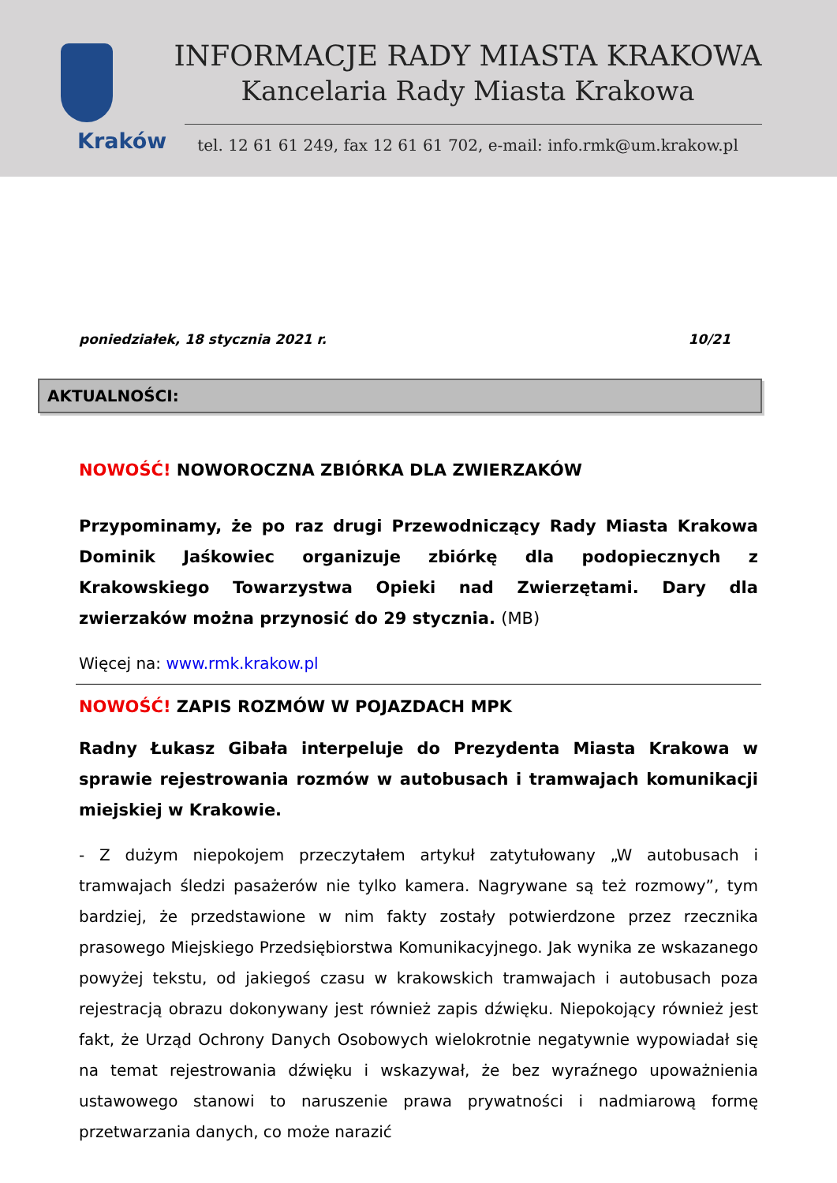Kraków
INFORMACJE RADY MIASTA KRAKOWA
Kancelaria Rady Miasta Krakowa
tel. 12 61 61 249, fax 12 61 61 702, e-mail: info.rmk@um.krakow.pl
poniedziałek, 18 stycznia 2021 r. 10/21
AKTUALNOŚCI:
NOWOŚĆ! NOWOROCZNA ZBIÓRKA DLA ZWIERZAKÓW
Przypominamy, że po raz drugi Przewodniczący Rady Miasta Krakowa Dominik Jaśkowiec organizuje zbiórkę dla podopiecznych z Krakowskiego Towarzystwa Opieki nad Zwierzętami. Dary dla zwierzaków można przynosić do 29 stycznia. (MB)
Więcej na: www.rmk.krakow.pl
NOWOŚĆ! ZAPIS ROZMÓW W POJAZDACH MPK
Radny Łukasz Gibała interpeluje do Prezydenta Miasta Krakowa w sprawie rejestrowania rozmów w autobusach i tramwajach komunikacji miejskiej w Krakowie.
- Z dużym niepokojem przeczytałem artykuł zatytułowany „W autobusach i tramwajach śledzi pasażerów nie tylko kamera. Nagrywane są też rozmowy”, tym bardziej, że przedstawione w nim fakty zostały potwierdzone przez rzecznika prasowego Miejskiego Przedsiębiorstwa Komunikacyjnego. Jak wynika ze wskazanego powyżej tekstu, od jakiegoś czasu w krakowskich tramwajach i autobusach poza rejestracją obrazu dokonywany jest również zapis dźwięku. Niepokojący również jest fakt, że Urząd Ochrony Danych Osobowych wielokrotnie negatywnie wypowiadał się na temat rejestrowania dźwięku i wskazywał, że bez wyraźnego upoważnienia ustawowego stanowi to naruszenie prawa prywatności i nadmiarową formę przetwarzania danych, co może narazić